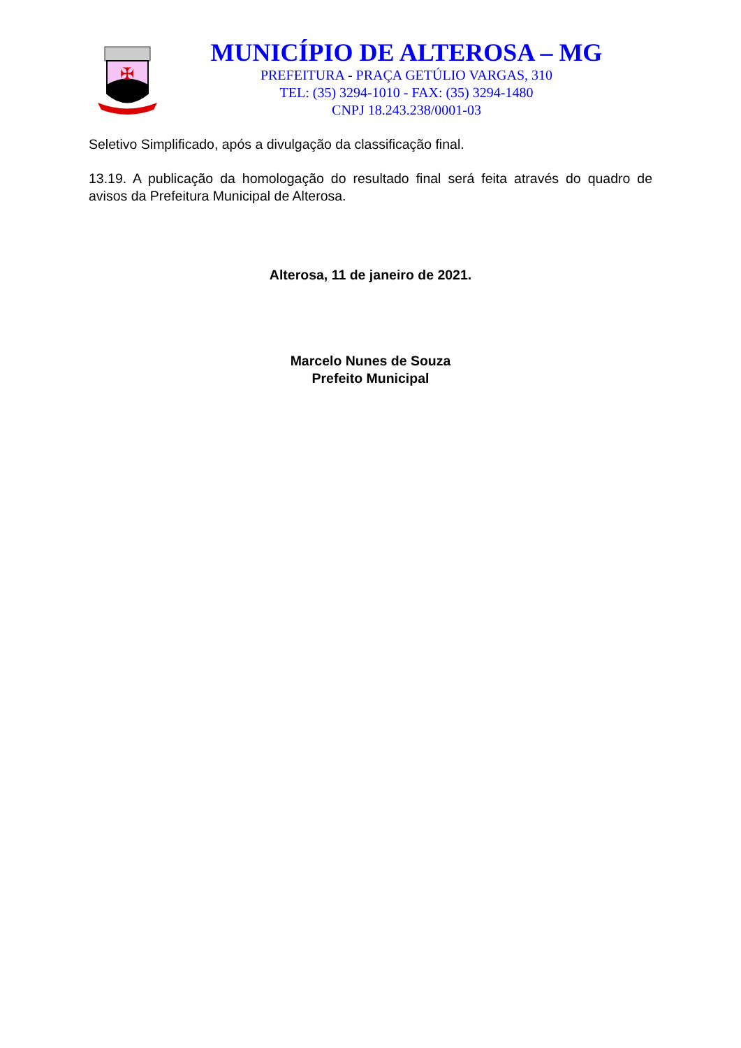✠
MUNICÍPIO DE ALTEROSA – MG
PREFEITURA - PRAÇA GETÚLIO VARGAS, 310
TEL: (35) 3294-1010 - FAX: (35) 3294-1480
CNPJ 18.243.238/0001-03
Seletivo Simplificado, após a divulgação da classificação final.
13.19. A publicação da homologação do resultado final será feita através do quadro de avisos da Prefeitura Municipal de Alterosa.
Alterosa, 11 de janeiro de 2021.
Marcelo Nunes de Souza
Prefeito Municipal